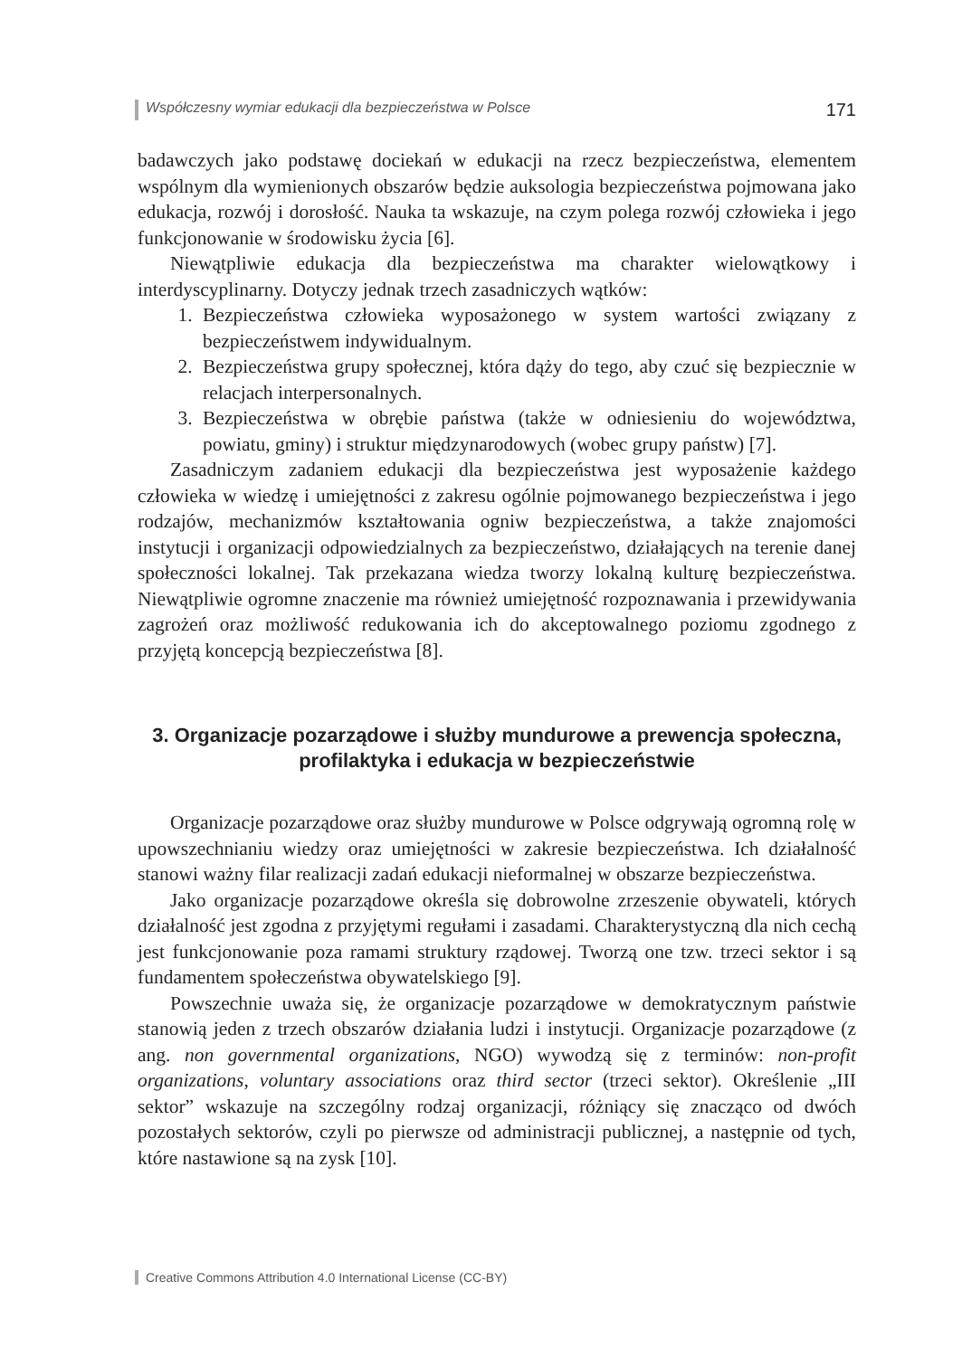Współczesny wymiar edukacji dla bezpieczeństwa w Polsce 171
badawczych jako podstawę dociekań w edukacji na rzecz bezpieczeństwa, elementem wspólnym dla wymienionych obszarów będzie auksologia bezpieczeństwa pojmowana jako edukacja, rozwój i dorosłość. Nauka ta wskazuje, na czym polega rozwój człowieka i jego funkcjonowanie w środowisku życia [6].
Niewątpliwie edukacja dla bezpieczeństwa ma charakter wielowątkowy i interdyscyplinarny. Dotyczy jednak trzech zasadniczych wątków:
1. Bezpieczeństwa człowieka wyposażonego w system wartości związany z bezpieczeństwem indywidualnym.
2. Bezpieczeństwa grupy społecznej, która dąży do tego, aby czuć się bezpiecznie w relacjach interpersonalnych.
3. Bezpieczeństwa w obrębie państwa (także w odniesieniu do województwa, powiatu, gminy) i struktur międzynarodowych (wobec grupy państw) [7].
Zasadniczym zadaniem edukacji dla bezpieczeństwa jest wyposażenie każdego człowieka w wiedzę i umiejętności z zakresu ogólnie pojmowanego bezpieczeństwa i jego rodzajów, mechanizmów kształtowania ogniw bezpieczeństwa, a także znajomości instytucji i organizacji odpowiedzialnych za bezpieczeństwo, działających na terenie danej społeczności lokalnej. Tak przekazana wiedza tworzy lokalną kulturę bezpieczeństwa. Niewątpliwie ogromne znaczenie ma również umiejętność rozpoznawania i przewidywania zagrożeń oraz możliwość redukowania ich do akceptowalnego poziomu zgodnego z przyjętą koncepcją bezpieczeństwa [8].
3. Organizacje pozarządowe i służby mundurowe a prewencja społeczna,
profilaktyka i edukacja w bezpieczeństwie
Organizacje pozarządowe oraz służby mundurowe w Polsce odgrywają ogromną rolę w upowszechnianiu wiedzy oraz umiejętności w zakresie bezpieczeństwa. Ich działalność stanowi ważny filar realizacji zadań edukacji nieformalnej w obszarze bezpieczeństwa.
Jako organizacje pozarządowe określa się dobrowolne zrzeszenie obywateli, których działalność jest zgodna z przyjętymi regułami i zasadami. Charakterystyczną dla nich cechą jest funkcjonowanie poza ramami struktury rządowej. Tworzą one tzw. trzeci sektor i są fundamentem społeczeństwa obywatelskiego [9].
Powszechnie uważa się, że organizacje pozarządowe w demokratycznym państwie stanowią jeden z trzech obszarów działania ludzi i instytucji. Organizacje pozarządowe (z ang. non governmental organizations, NGO) wywodzą się z terminów: non-profit organizations, voluntary associations oraz third sector (trzeci sektor). Określenie „III sektor” wskazuje na szczególny rodzaj organizacji, różniący się znacząco od dwóch pozostałych sektorów, czyli po pierwsze od administracji publicznej, a następnie od tych, które nastawione są na zysk [10].
Creative Commons Attribution 4.0 International License (CC-BY)